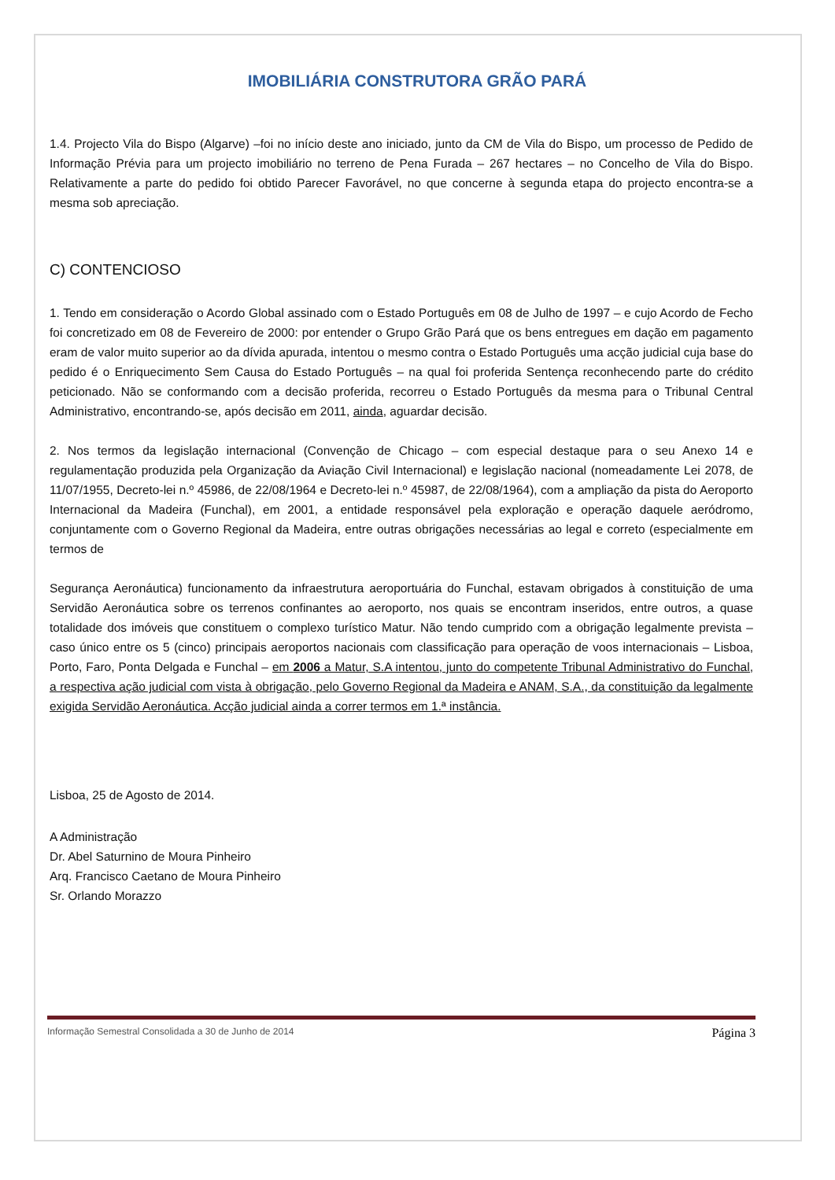IMOBILIÁRIA CONSTRUTORA GRÃO PARÁ
1.4. Projecto Vila do Bispo (Algarve) –foi no início deste ano iniciado, junto da CM de Vila do Bispo, um processo de Pedido de Informação Prévia para um projecto imobiliário no terreno de Pena Furada – 267 hectares – no Concelho de Vila do Bispo. Relativamente a parte do pedido foi obtido Parecer Favorável, no que concerne à segunda etapa do projecto encontra-se a mesma sob apreciação.
C) CONTENCIOSO
1. Tendo em consideração o Acordo Global assinado com o Estado Português em 08 de Julho de 1997 – e cujo Acordo de Fecho foi concretizado em 08 de Fevereiro de 2000: por entender o Grupo Grão Pará que os bens entregues em dação em pagamento eram de valor muito superior ao da dívida apurada, intentou o mesmo contra o Estado Português uma acção judicial cuja base do pedido é o Enriquecimento Sem Causa do Estado Português – na qual foi proferida Sentença reconhecendo parte do crédito peticionado. Não se conformando com a decisão proferida, recorreu o Estado Português da mesma para o Tribunal Central Administrativo, encontrando-se, após decisão em 2011, ainda, aguardar decisão.
2. Nos termos da legislação internacional (Convenção de Chicago – com especial destaque para o seu Anexo 14 e regulamentação produzida pela Organização da Aviação Civil Internacional) e legislação nacional (nomeadamente Lei 2078, de 11/07/1955, Decreto-lei n.º 45986, de 22/08/1964 e Decreto-lei n.º 45987, de 22/08/1964), com a ampliação da pista do Aeroporto Internacional da Madeira (Funchal), em 2001, a entidade responsável pela exploração e operação daquele aeródromo, conjuntamente com o Governo Regional da Madeira, entre outras obrigações necessárias ao legal e correto (especialmente em termos de
Segurança Aeronáutica) funcionamento da infraestrutura aeroportuária do Funchal, estavam obrigados à constituição de uma Servidão Aeronáutica sobre os terrenos confinantes ao aeroporto, nos quais se encontram inseridos, entre outros, a quase totalidade dos imóveis que constituem o complexo turístico Matur. Não tendo cumprido com a obrigação legalmente prevista – caso único entre os 5 (cinco) principais aeroportos nacionais com classificação para operação de voos internacionais – Lisboa, Porto, Faro, Ponta Delgada e Funchal – em 2006 a Matur, S.A intentou, junto do competente Tribunal Administrativo do Funchal, a respectiva ação judicial com vista à obrigação, pelo Governo Regional da Madeira e ANAM, S.A., da constituição da legalmente exigida Servidão Aeronáutica. Acção judicial ainda a correr termos em 1.ª instância.
Lisboa, 25 de Agosto de 2014.
A Administração
Dr. Abel Saturnino de Moura Pinheiro
Arq. Francisco Caetano de Moura Pinheiro
Sr. Orlando Morazzo
Informação Semestral Consolidada a 30 de Junho de 2014 Página 3